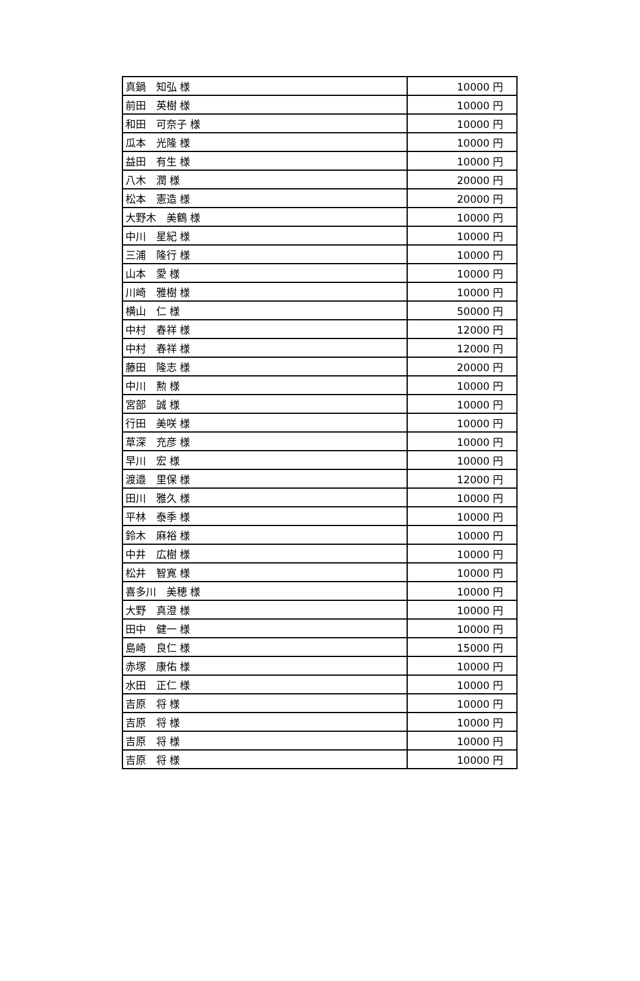| 真鍋 知弘 様 | 10000 円 |
| 前田 英樹 様 | 10000 円 |
| 和田 可奈子 様 | 10000 円 |
| 瓜本 光隆 様 | 10000 円 |
| 益田 有生 様 | 10000 円 |
| 八木 潤 様 | 20000 円 |
| 松本 憲造 様 | 20000 円 |
| 大野木 美鶴 様 | 10000 円 |
| 中川 星紀 様 | 10000 円 |
| 三浦 隆行 様 | 10000 円 |
| 山本 愛 様 | 10000 円 |
| 川崎 雅樹 様 | 10000 円 |
| 横山 仁 様 | 50000 円 |
| 中村 春祥 様 | 12000 円 |
| 中村 春祥 様 | 12000 円 |
| 藤田 隆志 様 | 20000 円 |
| 中川 勲 様 | 10000 円 |
| 宮部 誠 様 | 10000 円 |
| 行田 美咲 様 | 10000 円 |
| 草深 充彦 様 | 10000 円 |
| 早川 宏 様 | 10000 円 |
| 渡邉 里保 様 | 12000 円 |
| 田川 雅久 様 | 10000 円 |
| 平林 泰季 様 | 10000 円 |
| 鈴木 麻裕 様 | 10000 円 |
| 中井 広樹 様 | 10000 円 |
| 松井 智寛 様 | 10000 円 |
| 喜多川 美穂 様 | 10000 円 |
| 大野 真澄 様 | 10000 円 |
| 田中 健一 様 | 10000 円 |
| 島崎 良仁 様 | 15000 円 |
| 赤塚 康佑 様 | 10000 円 |
| 水田 正仁 様 | 10000 円 |
| 吉原 将 様 | 10000 円 |
| 吉原 将 様 | 10000 円 |
| 吉原 将 様 | 10000 円 |
| 吉原 将 様 | 10000 円 |